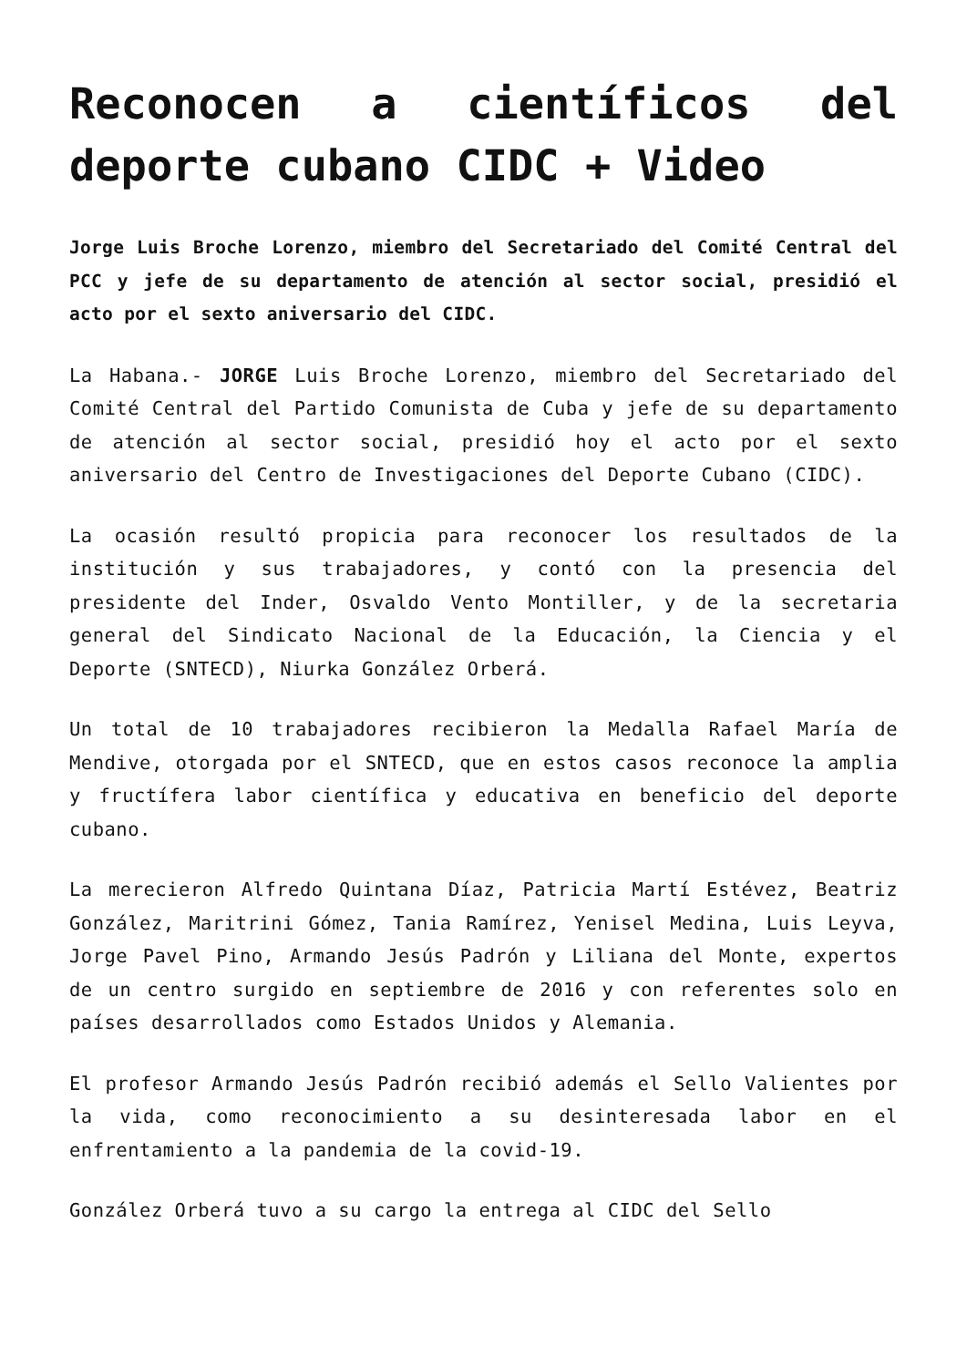Reconocen a científicos del deporte cubano CIDC + Video
Jorge Luis Broche Lorenzo, miembro del Secretariado del Comité Central del PCC y jefe de su departamento de atención al sector social, presidió el acto por el sexto aniversario del CIDC.
La Habana.- JORGE Luis Broche Lorenzo, miembro del Secretariado del Comité Central del Partido Comunista de Cuba y jefe de su departamento de atención al sector social, presidió hoy el acto por el sexto aniversario del Centro de Investigaciones del Deporte Cubano (CIDC).
La ocasión resultó propicia para reconocer los resultados de la institución y sus trabajadores, y contó con la presencia del presidente del Inder, Osvaldo Vento Montiller, y de la secretaria general del Sindicato Nacional de la Educación, la Ciencia y el Deporte (SNTECD), Niurka González Orberá.
Un total de 10 trabajadores recibieron la Medalla Rafael María de Mendive, otorgada por el SNTECD, que en estos casos reconoce la amplia y fructífera labor científica y educativa en beneficio del deporte cubano.
La merecieron Alfredo Quintana Díaz, Patricia Martí Estévez, Beatriz González, Maritrini Gómez, Tania Ramírez, Yenisel Medina, Luis Leyva, Jorge Pavel Pino, Armando Jesús Padrón y Liliana del Monte, expertos de un centro surgido en septiembre de 2016 y con referentes solo en países desarrollados como Estados Unidos y Alemania.
El profesor Armando Jesús Padrón recibió además el Sello Valientes por la vida, como reconocimiento a su desinteresada labor en el enfrentamiento a la pandemia de la covid-19.
González Orberá tuvo a su cargo la entrega al CIDC del Sello